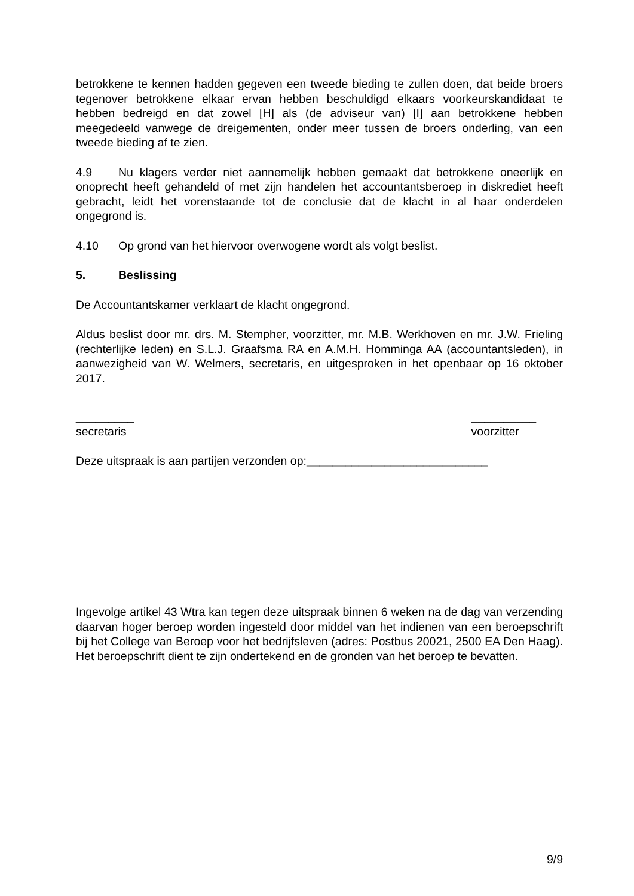betrokkene te kennen hadden gegeven een tweede bieding te zullen doen, dat beide broers tegenover betrokkene elkaar ervan hebben beschuldigd elkaars voorkeurskandidaat te hebben bedreigd en dat zowel [H] als (de adviseur van) [I] aan betrokkene hebben meegedeeld vanwege de dreigementen, onder meer tussen de broers onderling, van een tweede bieding af te zien.
4.9 Nu klagers verder niet aannemelijk hebben gemaakt dat betrokkene oneerlijk en onoprecht heeft gehandeld of met zijn handelen het accountantsberoep in diskrediet heeft gebracht, leidt het vorenstaande tot de conclusie dat de klacht in al haar onderdelen ongegrond is.
4.10 Op grond van het hiervoor overwogene wordt als volgt beslist.
5. Beslissing
De Accountantskamer verklaart de klacht ongegrond.
Aldus beslist door mr. drs. M. Stempher, voorzitter, mr. M.B. Werkhoven en mr. J.W. Frieling (rechterlijke leden) en S.L.J. Graafsma RA en A.M.H. Homminga AA (accountantsleden), in aanwezigheid van W. Welmers, secretaris, en uitgesproken in het openbaar op 16 oktober 2017.
_________
secretaris
__________
voorzitter
Deze uitspraak is aan partijen verzonden op:____________________________
Ingevolge artikel 43 Wtra kan tegen deze uitspraak binnen 6 weken na de dag van verzending daarvan hoger beroep worden ingesteld door middel van het indienen van een beroepschrift bij het College van Beroep voor het bedrijfsleven (adres: Postbus 20021, 2500 EA Den Haag). Het beroepschrift dient te zijn ondertekend en de gronden van het beroep te bevatten.
9/9